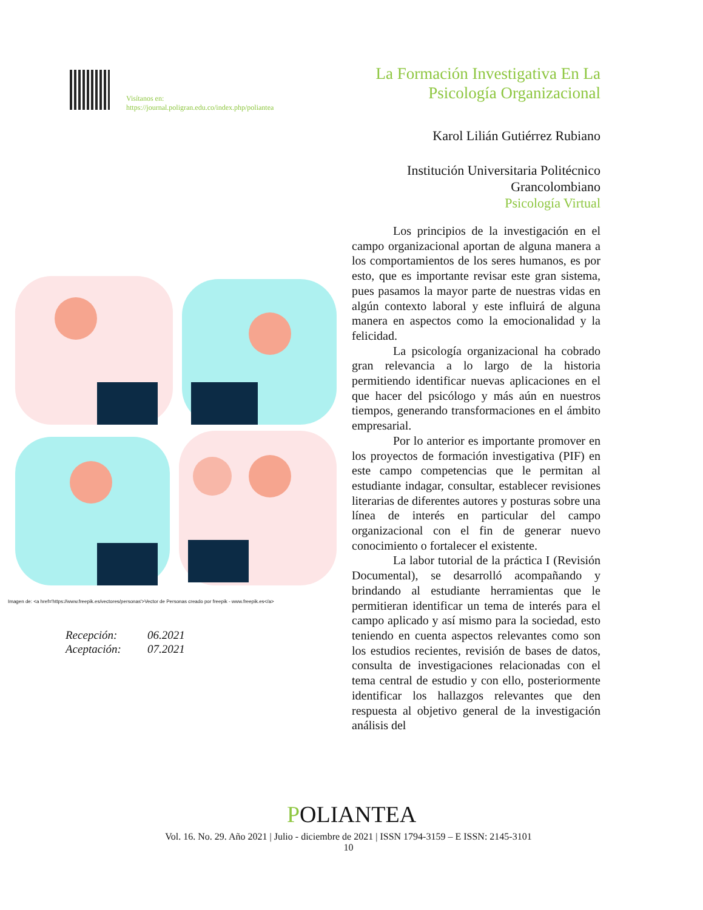Visítanos en:
https://journal.poligran.edu.co/index.php/poliantea
Imagen de: <a href='https://www.freepik.es/vectores/personas'>Vector de Personas creado por freepik - www.freepik.es</a>
Recepción: 06.2021
Aceptación: 07.2021
La Formación Investigativa En La
Psicología Organizacional
Karol Lilián Gutiérrez Rubiano
Institución Universitaria Politécnico
Grancolombiano
Psicología Virtual
Los principios de la investigación en el campo organizacional aportan de alguna manera a los comportamientos de los seres humanos, es por esto, que es importante revisar este gran sistema, pues pasamos la mayor parte de nuestras vidas en algún contexto laboral y este influirá de alguna manera en aspectos como la emocionalidad y la felicidad.
La psicología organizacional ha cobrado gran relevancia a lo largo de la historia permitiendo identificar nuevas aplicaciones en el que hacer del psicólogo y más aún en nuestros tiempos, generando transformaciones en el ámbito empresarial.
Por lo anterior es importante promover en los proyectos de formación investigativa (PIF) en este campo competencias que le permitan al estudiante indagar, consultar, establecer revisiones literarias de diferentes autores y posturas sobre una línea de interés en particular del campo organizacional con el fin de generar nuevo conocimiento o fortalecer el existente.
La labor tutorial de la práctica I (Revisión Documental), se desarrolló acompañando y brindando al estudiante herramientas que le permitieran identificar un tema de interés para el campo aplicado y así mismo para la sociedad, esto teniendo en cuenta aspectos relevantes como son los estudios recientes, revisión de bases de datos, consulta de investigaciones relacionadas con el tema central de estudio y con ello, posteriormente identificar los hallazgos relevantes que den respuesta al objetivo general de la investigación análisis del
POLIANTEA
Vol. 16. No. 29. Año 2021 | Julio - diciembre de 2021 | ISSN 1794-3159 – E ISSN: 2145-3101
10